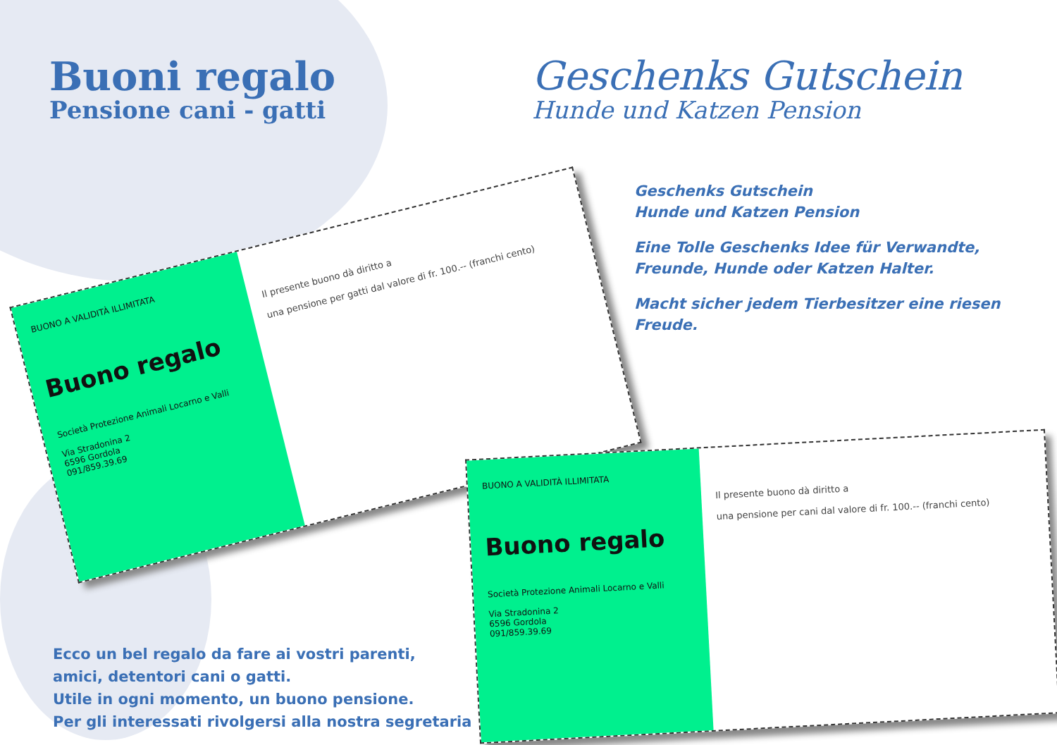Buoni regalo
Pensione cani - gatti
Geschenks Gutschein
Hunde und Katzen Pension
Geschenks Gutschein
Hunde und Katzen Pension
Eine Tolle Geschenks Idee für Verwandte, Freunde, Hunde oder Katzen Halter.
Macht sicher jedem Tierbesitzer eine riesen Freude.
BUONO A VALIDITÀ ILLIMITATA
Buono regalo
Società Protezione Animali Locarno e Valli
Via Stradonina 2
6596 Gordola
091/859.39.69
Il presente buono dà diritto a
una pensione per gatti dal valore di fr. 100.-- (franchi cento)
BUONO A VALIDITÀ ILLIMITATA
Buono regalo
Società Protezione Animali Locarno e Valli
Via Stradonina 2
6596 Gordola
091/859.39.69
Il presente buono dà diritto a
una pensione per cani dal valore di fr. 100.-- (franchi cento)
Ecco un bel regalo da fare ai vostri parenti,
amici, detentori cani o gatti.
Utile in ogni momento, un buono pensione.
Per gli interessati rivolgersi alla nostra segretaria